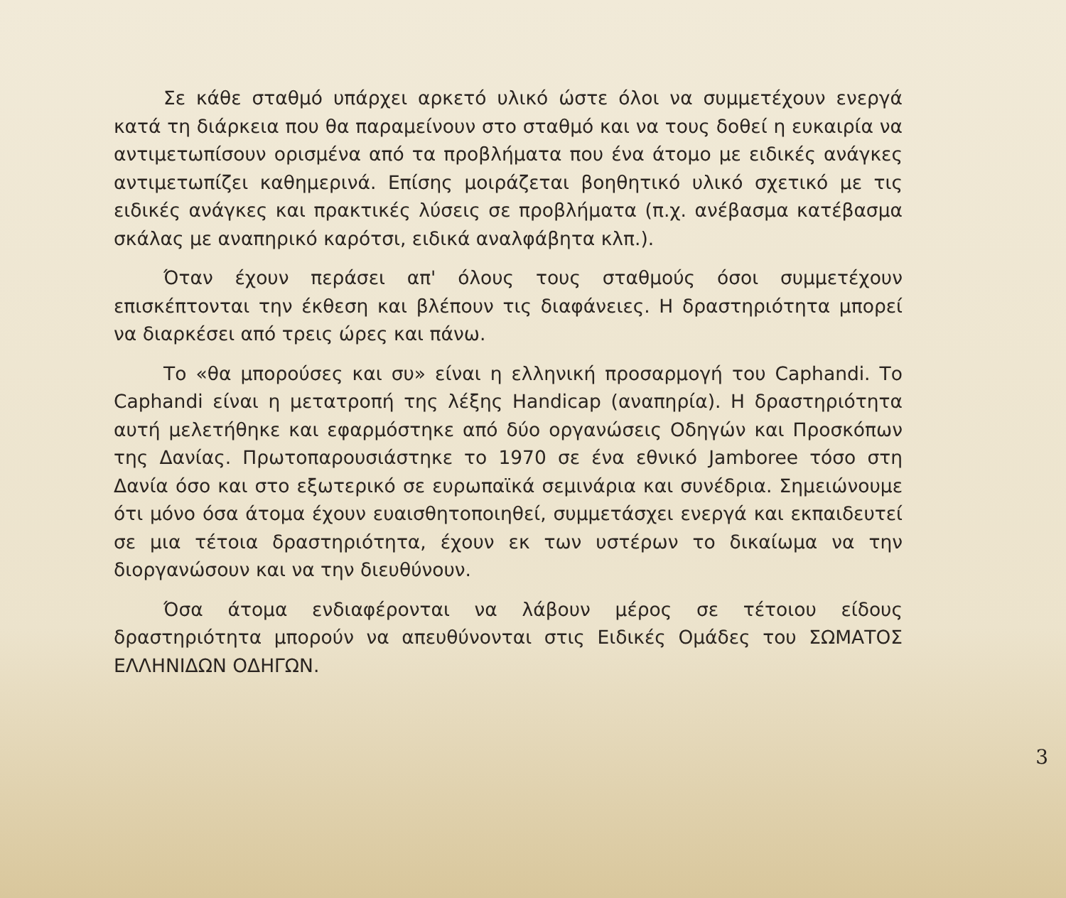Σε κάθε σταθμό υπάρχει αρκετό υλικό ώστε όλοι να συμμετέχουν ενεργά κατά τη διάρκεια που θα παραμείνουν στο σταθμό και να τους δοθεί η ευκαιρία να αντιμετωπίσουν ορισμένα από τα προβλήματα που ένα άτομο με ειδικές ανάγκες αντιμετωπίζει καθημερινά. Επίσης μοιράζεται βοηθητικό υλικό σχετικό με τις ειδικές ανάγκες και πρακτικές λύσεις σε προβλήματα (π.χ. ανέβασμα κατέβασμα σκάλας με αναπηρικό καρότσι, ειδικά αναλφάβητα κλπ.).
Όταν έχουν περάσει απ' όλους τους σταθμούς όσοι συμμετέχουν επισκέπτονται την έκθεση και βλέπουν τις διαφάνειες. Η δραστηριότητα μπορεί να διαρκέσει από τρεις ώρες και πάνω.
Το «θα μπορούσες και συ» είναι η ελληνική προσαρμογή του Caphandi. Το Caphandi είναι η μετατροπή της λέξης Handicap (αναπηρία). Η δραστηριότητα αυτή μελετήθηκε και εφαρμόστηκε από δύο οργανώσεις Οδηγών και Προσκόπων της Δανίας. Πρωτοπαρουσιάστηκε το 1970 σε ένα εθνικό Jamboree τόσο στη Δανία όσο και στο εξωτερικό σε ευρωπαϊκά σεμινάρια και συνέδρια. Σημειώνουμε ότι μόνο όσα άτομα έχουν ευαισθητοποιηθεί, συμμετάσχει ενεργά και εκπαιδευτεί σε μια τέτοια δραστηριότητα, έχουν εκ των υστέρων το δικαίωμα να την διοργανώσουν και να την διευθύνουν.
Όσα άτομα ενδιαφέρονται να λάβουν μέρος σε τέτοιου είδους δραστηριότητα μπορούν να απευθύνονται στις Ειδικές Ομάδες του ΣΩΜΑΤΟΣ ΕΛΛΗΝΙΔΩΝ ΟΔΗΓΩΝ.
3